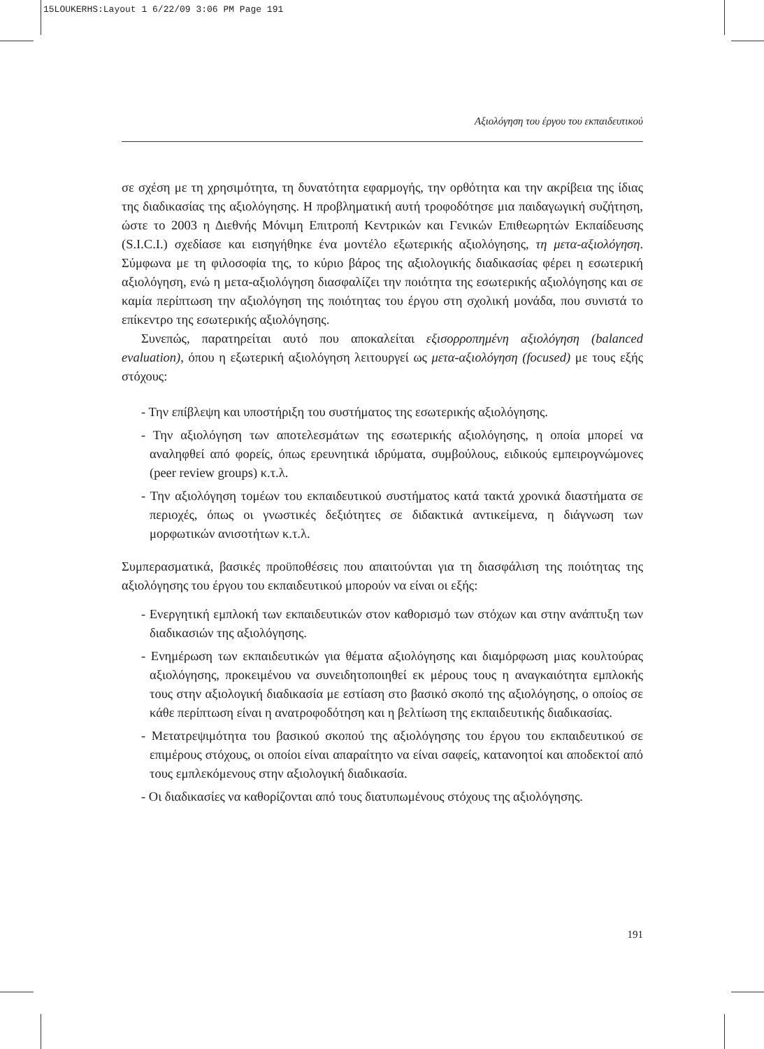15LOUKERHS:Layout 1 6/22/09 3:06 PM Page 191
Αξιολόγηση του έργου του εκπαιδευτικού
σε σχέση με τη χρησιμότητα, τη δυνατότητα εφαρμογής, την ορθότητα και την ακρίβεια της ίδιας της διαδικασίας της αξιολόγησης. Η προβληματική αυτή τροφοδότησε μια παιδαγωγική συζήτηση, ώστε το 2003 η Διεθνής Μόνιμη Επιτροπή Κεντρικών και Γενικών Επιθεωρητών Εκπαίδευσης (S.I.C.I.) σχεδίασε και εισηγήθηκε ένα μοντέλο εξωτερικής αξιολόγησης, τη μετα-αξιολόγηση. Σύμφωνα με τη φιλοσοφία της, το κύριο βάρος της αξιολογικής διαδικασίας φέρει η εσωτερική αξιολόγηση, ενώ η μετα-αξιολόγηση διασφαλίζει την ποιότητα της εσωτερικής αξιολόγησης και σε καμία περίπτωση την αξιολόγηση της ποιότητας του έργου στη σχολική μονάδα, που συνιστά το επίκεντρο της εσωτερικής αξιολόγησης.
Συνεπώς, παρατηρείται αυτό που αποκαλείται εξισορροπημένη αξιολόγηση (balanced evaluation), όπου η εξωτερική αξιολόγηση λειτουργεί ως μετα-αξιολόγηση (focused) με τους εξής στόχους:
- Την επίβλεψη και υποστήριξη του συστήματος της εσωτερικής αξιολόγησης.
- Την αξιολόγηση των αποτελεσμάτων της εσωτερικής αξιολόγησης, η οποία μπορεί να αναληφθεί από φορείς, όπως ερευνητικά ιδρύματα, συμβούλους, ειδικούς εμπειρογνώμονες (peer review groups) κ.τ.λ.
- Την αξιολόγηση τομέων του εκπαιδευτικού συστήματος κατά τακτά χρονικά διαστήματα σε περιοχές, όπως οι γνωστικές δεξιότητες σε διδακτικά αντικείμενα, η διάγνωση των μορφωτικών ανισοτήτων κ.τ.λ.
Συμπερασματικά, βασικές προϋποθέσεις που απαιτούνται για τη διασφάλιση της ποιότητας της αξιολόγησης του έργου του εκπαιδευτικού μπορούν να είναι οι εξής:
- Ενεργητική εμπλοκή των εκπαιδευτικών στον καθορισμό των στόχων και στην ανάπτυξη των διαδικασιών της αξιολόγησης.
- Ενημέρωση των εκπαιδευτικών για θέματα αξιολόγησης και διαμόρφωση μιας κουλτούρας αξιολόγησης, προκειμένου να συνειδητοποιηθεί εκ μέρους τους η αναγκαιότητα εμπλοκής τους στην αξιολογική διαδικασία με εστίαση στο βασικό σκοπό της αξιολόγησης, ο οποίος σε κάθε περίπτωση είναι η ανατροφοδότηση και η βελτίωση της εκπαιδευτικής διαδικασίας.
- Μετατρεψιμότητα του βασικού σκοπού της αξιολόγησης του έργου του εκπαιδευτικού σε επιμέρους στόχους, οι οποίοι είναι απαραίτητο να είναι σαφείς, κατανοητοί και αποδεκτοί από τους εμπλεκόμενους στην αξιολογική διαδικασία.
- Οι διαδικασίες να καθορίζονται από τους διατυπωμένους στόχους της αξιολόγησης.
191